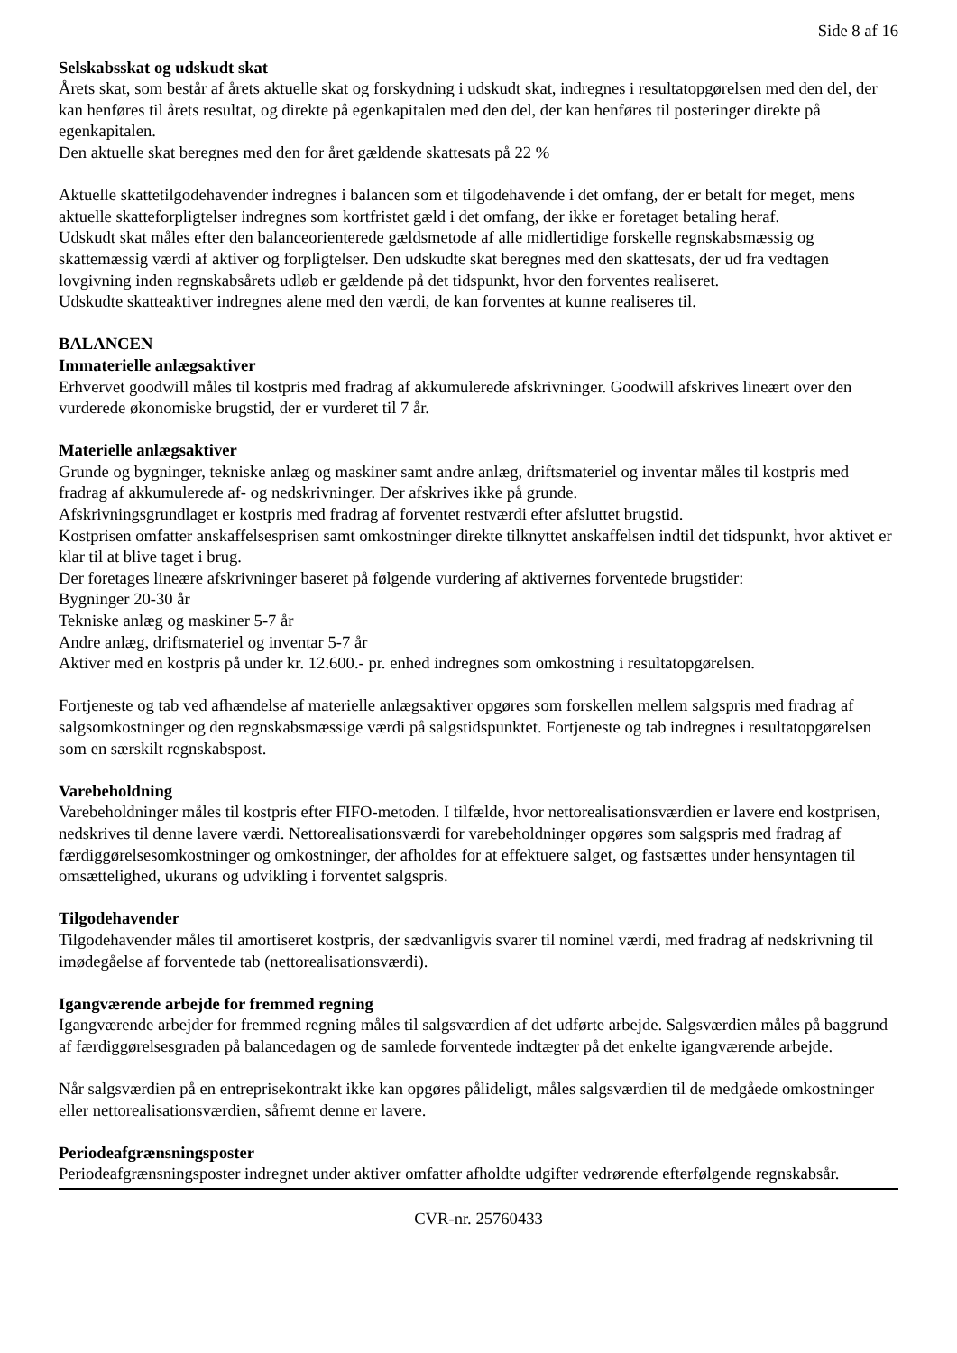Side 8 af 16
Selskabsskat og udskudt skat
Årets skat, som består af årets aktuelle skat og forskydning i udskudt skat, indregnes i resultatopgørelsen med den del, der kan henføres til årets resultat, og direkte på egenkapitalen med den del, der kan henføres til posteringer direkte på egenkapitalen.
Den aktuelle skat beregnes med den for året gældende skattesats på 22 %
Aktuelle skattetilgodehavender indregnes i balancen som et tilgodehavende i det omfang, der er betalt for meget, mens aktuelle skatteforpligtelser indregnes som kortfristet gæld i det omfang, der ikke er foretaget betaling heraf.
Udskudt skat måles efter den balanceorienterede gældsmetode af alle midlertidige forskelle regnskabsmæssig og skattemæssig værdi af aktiver og forpligtelser. Den udskudte skat beregnes med den skattesats, der ud fra vedtagen lovgivning inden regnskabsårets udløb er gældende på det tidspunkt, hvor den forventes realiseret.
Udskudte skatteaktiver indregnes alene med den værdi, de kan forventes at kunne realiseres til.
BALANCEN
Immaterielle anlægsaktiver
Erhvervet goodwill måles til kostpris med fradrag af akkumulerede afskrivninger. Goodwill afskrives lineært over den vurderede økonomiske brugstid, der er vurderet til 7 år.
Materielle anlægsaktiver
Grunde og bygninger, tekniske anlæg og maskiner samt andre anlæg, driftsmateriel og inventar måles til kostpris med fradrag af akkumulerede af- og nedskrivninger. Der afskrives ikke på grunde.
Afskrivningsgrundlaget er kostpris med fradrag af forventet restværdi efter afsluttet brugstid.
Kostprisen omfatter anskaffelsesprisen samt omkostninger direkte tilknyttet anskaffelsen indtil det tidspunkt, hvor aktivet er klar til at blive taget i brug.
Der foretages lineære afskrivninger baseret på følgende vurdering af aktivernes forventede brugstider:
Bygninger 20-30 år
Tekniske anlæg og maskiner 5-7 år
Andre anlæg, driftsmateriel og inventar 5-7 år
Aktiver med en kostpris på under kr. 12.600.- pr. enhed indregnes som omkostning i resultatopgørelsen.
Fortjeneste og tab ved afhændelse af materielle anlægsaktiver opgøres som forskellen mellem salgspris med fradrag af salgsomkostninger og den regnskabsmæssige værdi på salgstidspunktet. Fortjeneste og tab indregnes i resultatopgørelsen som en særskilt regnskabspost.
Varebeholdning
Varebeholdninger måles til kostpris efter FIFO-metoden. I tilfælde, hvor nettorealisationsværdien er lavere end kostprisen, nedskrives til denne lavere værdi. Nettorealisationsværdi for varebeholdninger opgøres som salgspris med fradrag af færdiggørelsesomkostninger og omkostninger, der afholdes for at effektuere salget, og fastsættes under hensyntagen til omsættelighed, ukurans og udvikling i forventet salgspris.
Tilgodehavender
Tilgodehavender måles til amortiseret kostpris, der sædvanligvis svarer til nominel værdi, med fradrag af nedskrivning til imødegåelse af forventede tab (nettorealisationsværdi).
Igangværende arbejde for fremmed regning
Igangværende arbejder for fremmed regning måles til salgsværdien af det udførte arbejde. Salgsværdien måles på baggrund af færdiggørelsesgraden på balancedagen og de samlede forventede indtægter på det enkelte igangværende arbejde.
Når salgsværdien på en entreprisekontrakt ikke kan opgøres pålideligt, måles salgsværdien til de medgåede omkostninger eller nettorealisationsværdien, såfremt denne er lavere.
Periodeafgrænsningsposter
Periodeafgrænsningsposter indregnet under aktiver omfatter afholdte udgifter vedrørende efterfølgende regnskabsår.
CVR-nr. 25760433